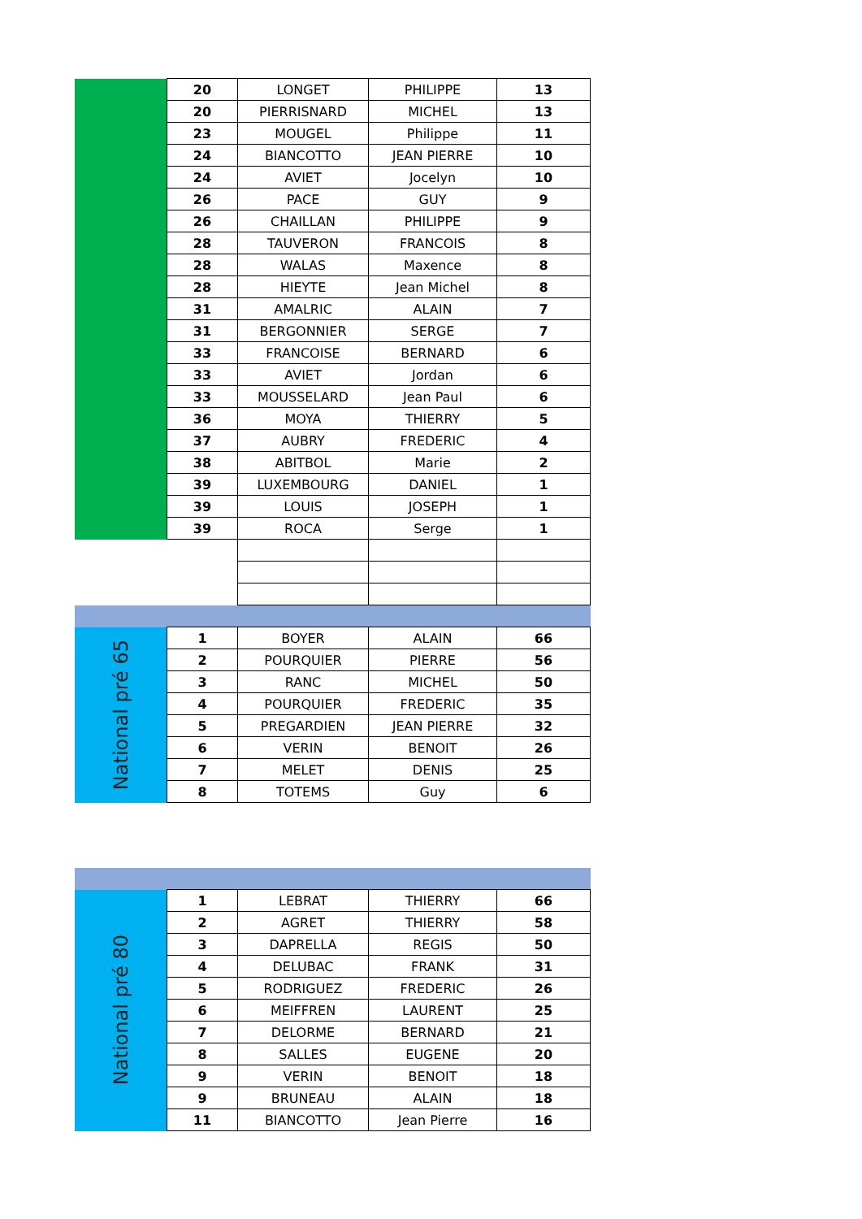| | 20 | LONGET | PHILIPPE | 13 |
| | 20 | PIERRISNARD | MICHEL | 13 |
| | 23 | MOUGEL | Philippe | 11 |
| | 24 | BIANCOTTO | JEAN PIERRE | 10 |
| | 24 | AVIET | Jocelyn | 10 |
| | 26 | PACE | GUY | 9 |
| | 26 | CHAILLAN | PHILIPPE | 9 |
| | 28 | TAUVERON | FRANCOIS | 8 |
| | 28 | WALAS | Maxence | 8 |
| | 28 | HIEYTE | Jean Michel | 8 |
| | 31 | AMALRIC | ALAIN | 7 |
| | 31 | BERGONNIER | SERGE | 7 |
| | 33 | FRANCOISE | BERNARD | 6 |
| | 33 | AVIET | Jordan | 6 |
| | 33 | MOUSSELARD | Jean Paul | 6 |
| | 36 | MOYA | THIERRY | 5 |
| | 37 | AUBRY | FREDERIC | 4 |
| | 38 | ABITBOL | Marie | 2 |
| | 39 | LUXEMBOURG | DANIEL | 1 |
| | 39 | LOUIS | JOSEPH | 1 |
| | 39 | ROCA | Serge | 1 |
| National pré 65 | 1 | BOYER | ALAIN | 66 |
| | 2 | POURQUIER | PIERRE | 56 |
| | 3 | RANC | MICHEL | 50 |
| | 4 | POURQUIER | FREDERIC | 35 |
| | 5 | PREGARDIEN | JEAN PIERRE | 32 |
| | 6 | VERIN | BENOIT | 26 |
| | 7 | MELET | DENIS | 25 |
| | 8 | TOTEMS | Guy | 6 |
| National pré 80 | 1 | LEBRAT | THIERRY | 66 |
| | 2 | AGRET | THIERRY | 58 |
| | 3 | DAPRELLA | REGIS | 50 |
| | 4 | DELUBAC | FRANK | 31 |
| | 5 | RODRIGUEZ | FREDERIC | 26 |
| | 6 | MEIFFREN | LAURENT | 25 |
| | 7 | DELORME | BERNARD | 21 |
| | 8 | SALLES | EUGENE | 20 |
| | 9 | VERIN | BENOIT | 18 |
| | 9 | BRUNEAU | ALAIN | 18 |
| | 11 | BIANCOTTO | Jean Pierre | 16 |